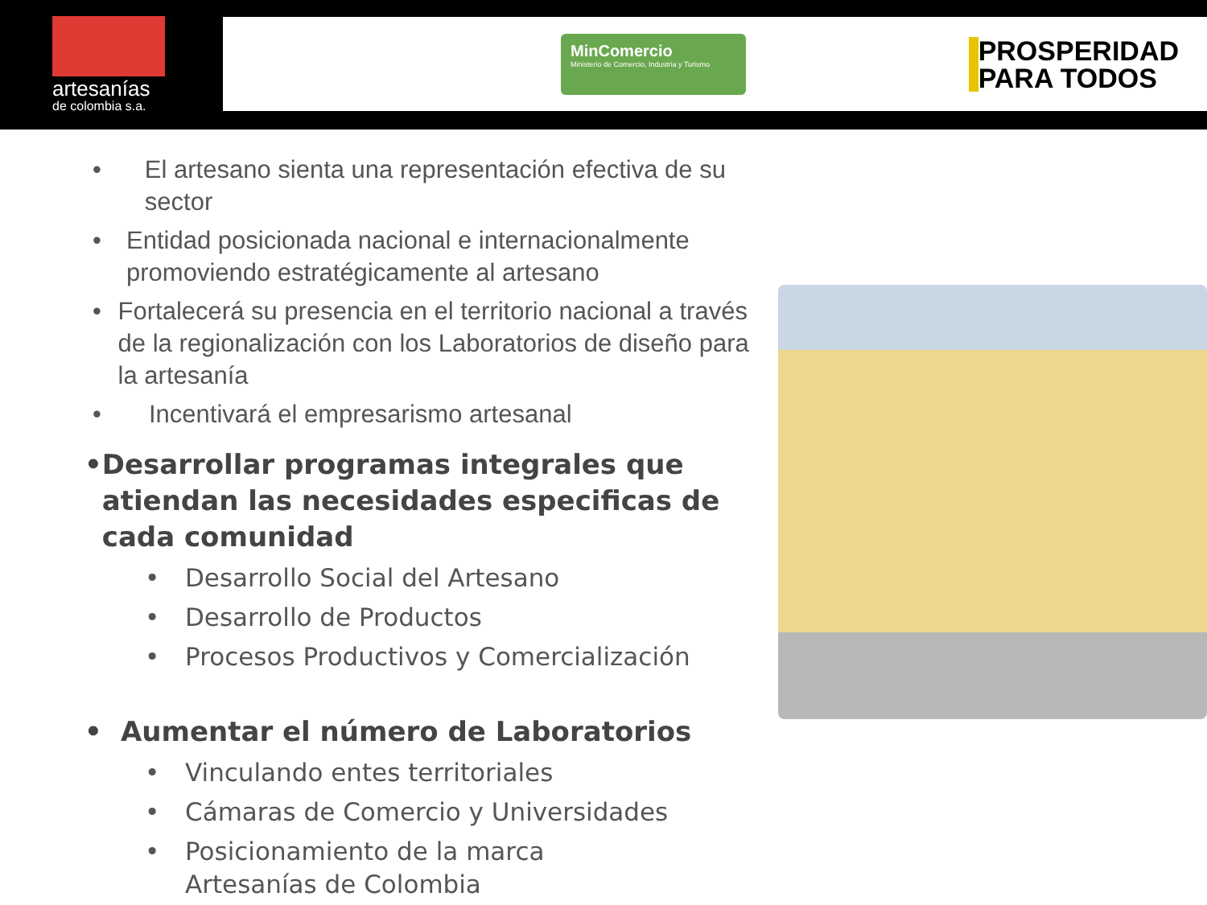artesanías
de colombia s.a.
MinComercio
Ministerio de Comercio, Industria y Turismo
PROSPERIDAD
PARA TODOS
• El artesano sienta una representación efectiva de su sector
• Entidad posicionada nacional e internacionalmente promoviendo estratégicamente al artesano
• Fortalecerá su presencia en el territorio nacional a través de la regionalización con los Laboratorios de diseño para la artesanía
• Incentivará el empresarismo artesanal
• Desarrollar programas integrales que atiendan las necesidades especificas de cada comunidad
• Desarrollo Social del Artesano
• Desarrollo de Productos
• Procesos Productivos y Comercialización
• Aumentar el número de Laboratorios
• Vinculando entes territoriales
• Cámaras de Comercio y Universidades
• Posicionamiento de la marca
Artesanías de Colombia